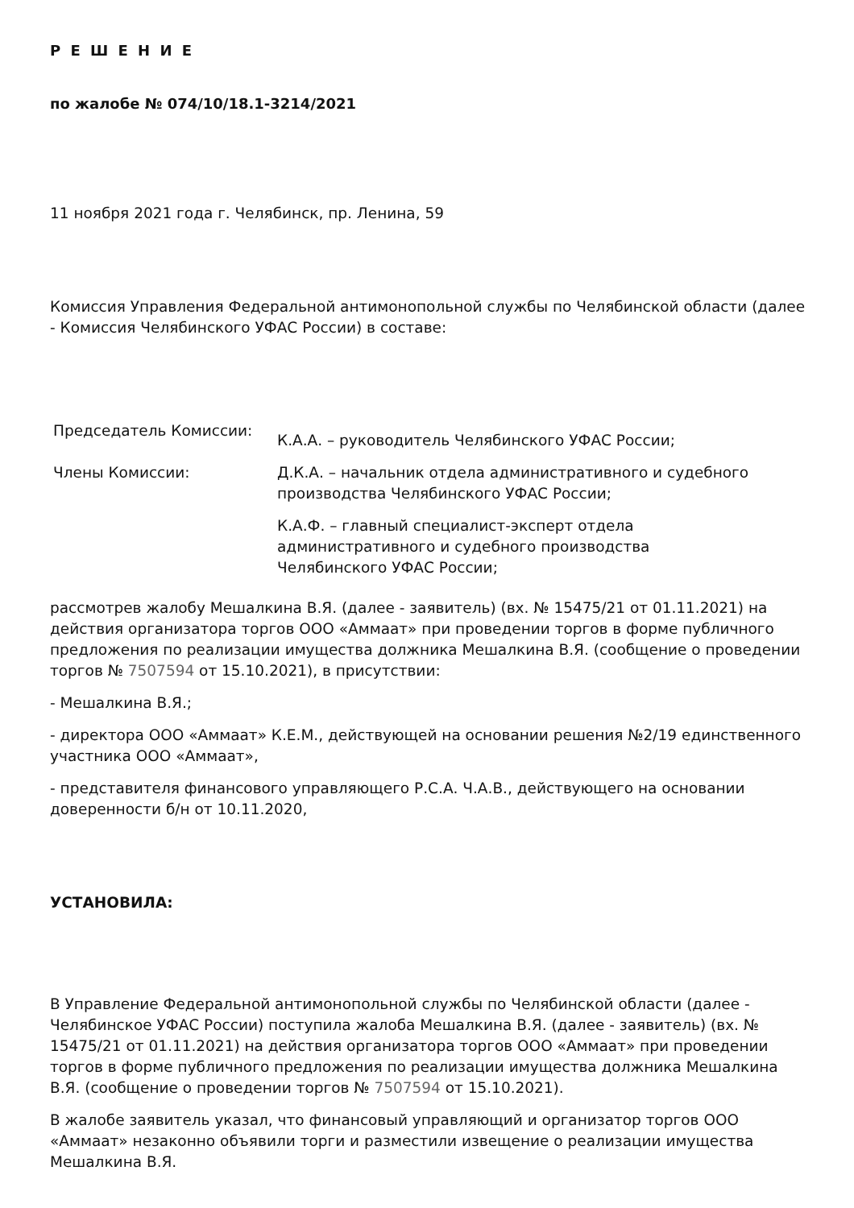Р Е Ш Е Н И Е
по жалобе № 074/10/18.1-3214/2021
11 ноября 2021 года г. Челябинск, пр. Ленина, 59
Комиссия Управления Федеральной антимонопольной службы по Челябинской области (далее - Комиссия Челябинского УФАС России) в составе:
| Председатель Комиссии: | К.А.А. – руководитель Челябинского УФАС России; |
| Члены Комиссии: | Д.К.А. – начальник отдела административного и судебного производства Челябинского УФАС России; |
| | К.А.Ф. – главный специалист-эксперт отдела административного и судебного производства Челябинского УФАС России; |
рассмотрев жалобу Мешалкина В.Я. (далее - заявитель) (вх. № 15475/21 от 01.11.2021) на действия организатора торгов ООО «Аммаат» при проведении торгов в форме публичного предложения по реализации имущества должника Мешалкина В.Я. (сообщение о проведении торгов № 7507594 от 15.10.2021), в присутствии:
- Мешалкина В.Я.;
- директора ООО «Аммаат» К.Е.М., действующей на основании решения №2/19 единственного участника ООО «Аммаат»,
- представителя финансового управляющего Р.С.А. Ч.А.В., действующего на основании доверенности б/н от 10.11.2020,
УСТАНОВИЛА:
В Управление Федеральной антимонопольной службы по Челябинской области (далее - Челябинское УФАС России) поступила жалоба Мешалкина В.Я. (далее - заявитель) (вх. № 15475/21 от 01.11.2021) на действия организатора торгов ООО «Аммаат» при проведении торгов в форме публичного предложения по реализации имущества должника Мешалкина В.Я. (сообщение о проведении торгов № 7507594 от 15.10.2021).
В жалобе заявитель указал, что финансовый управляющий и организатор торгов ООО «Аммаат» незаконно объявили торги и разместили извещение о реализации имущества Мешалкина В.Я.